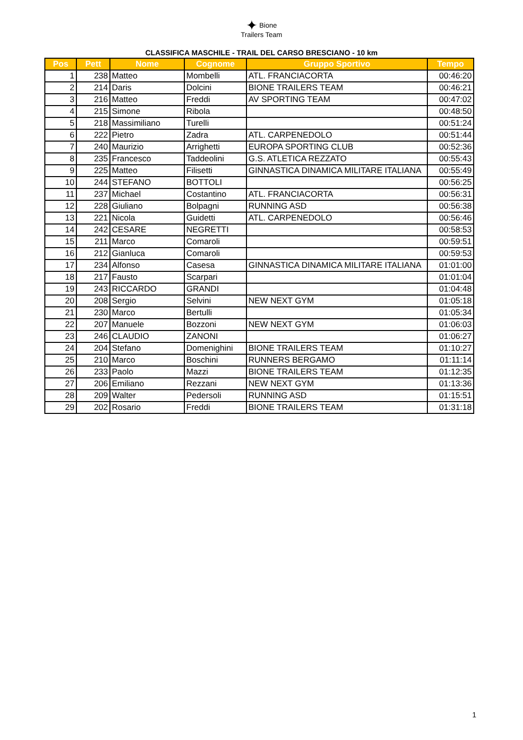✦ Bione
Trailers Team
CLASSIFICA MASCHILE - TRAIL DEL CARSO BRESCIANO - 10 km
| Pos | Pett | Nome | Cognome | Gruppo Sportivo | Tempo |
| --- | --- | --- | --- | --- | --- |
| 1 | 238 | Matteo | Mombelli | ATL. FRANCIACORTA | 00:46:20 |
| 2 | 214 | Daris | Dolcini | BIONE TRAILERS TEAM | 00:46:21 |
| 3 | 216 | Matteo | Freddi | AV SPORTING TEAM | 00:47:02 |
| 4 | 215 | Simone | Ribola | | 00:48:50 |
| 5 | 218 | Massimiliano | Turelli | | 00:51:24 |
| 6 | 222 | Pietro | Zadra | ATL. CARPENEDOLO | 00:51:44 |
| 7 | 240 | Maurizio | Arrighetti | EUROPA SPORTING CLUB | 00:52:36 |
| 8 | 235 | Francesco | Taddeolini | G.S. ATLETICA REZZATO | 00:55:43 |
| 9 | 225 | Matteo | Filisetti | GINNASTICA DINAMICA MILITARE ITALIANA | 00:55:49 |
| 10 | 244 | STEFANO | BOTTOLI | | 00:56:25 |
| 11 | 237 | Michael | Costantino | ATL. FRANCIACORTA | 00:56:31 |
| 12 | 228 | Giuliano | Bolpagni | RUNNING ASD | 00:56:38 |
| 13 | 221 | Nicola | Guidetti | ATL. CARPENEDOLO | 00:56:46 |
| 14 | 242 | CESARE | NEGRETTI | | 00:58:53 |
| 15 | 211 | Marco | Comaroli | | 00:59:51 |
| 16 | 212 | Gianluca | Comaroli | | 00:59:53 |
| 17 | 234 | Alfonso | Casesa | GINNASTICA DINAMICA MILITARE ITALIANA | 01:01:00 |
| 18 | 217 | Fausto | Scarpari | | 01:01:04 |
| 19 | 243 | RICCARDO | GRANDI | | 01:04:48 |
| 20 | 208 | Sergio | Selvini | NEW NEXT GYM | 01:05:18 |
| 21 | 230 | Marco | Bertulli | | 01:05:34 |
| 22 | 207 | Manuele | Bozzoni | NEW NEXT GYM | 01:06:03 |
| 23 | 246 | CLAUDIO | ZANONI | | 01:06:27 |
| 24 | 204 | Stefano | Domenighini | BIONE TRAILERS TEAM | 01:10:27 |
| 25 | 210 | Marco | Boschini | RUNNERS BERGAMO | 01:11:14 |
| 26 | 233 | Paolo | Mazzi | BIONE TRAILERS TEAM | 01:12:35 |
| 27 | 206 | Emiliano | Rezzani | NEW NEXT GYM | 01:13:36 |
| 28 | 209 | Walter | Pedersoli | RUNNING ASD | 01:15:51 |
| 29 | 202 | Rosario | Freddi | BIONE TRAILERS TEAM | 01:31:18 |
1